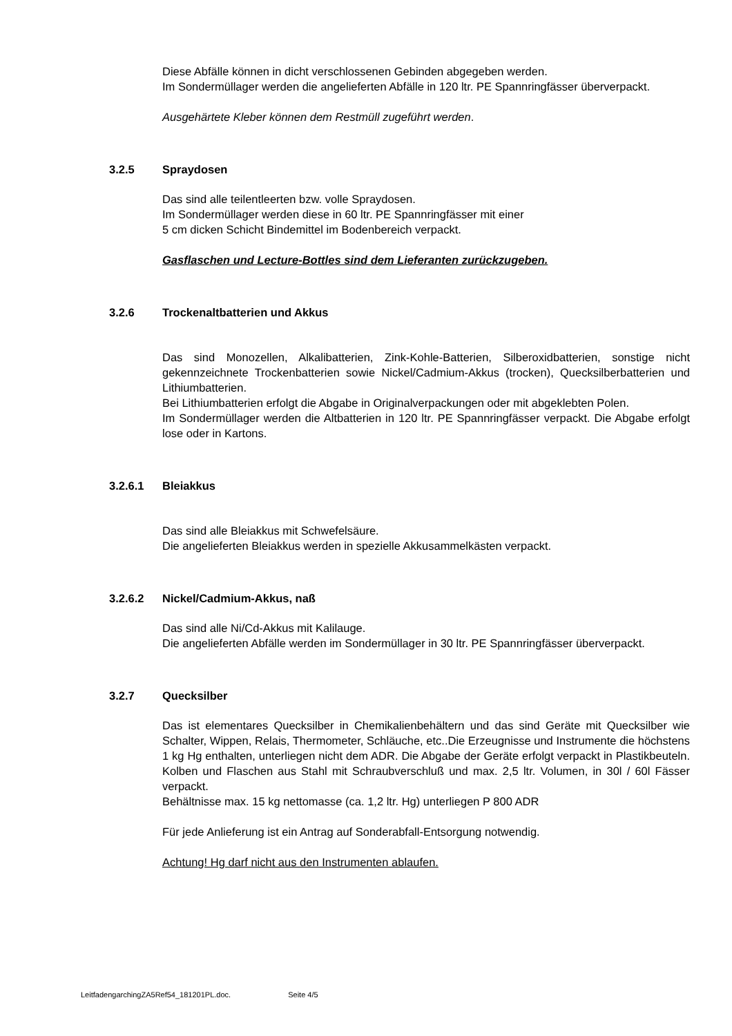Diese Abfälle können in dicht verschlossenen Gebinden abgegeben werden.
Im Sondermüllager werden die angelieferten Abfälle in 120 ltr. PE Spannringfässer überverpackt.
Ausgehärtete Kleber können dem Restmüll zugeführt werden.
3.2.5 Spraydosen
Das sind alle teilentleerten bzw. volle Spraydosen.
Im Sondermüllager werden diese in 60 ltr. PE Spannringfässer mit einer
5 cm dicken Schicht Bindemittel im Bodenbereich verpackt.
Gasflaschen und Lecture-Bottles sind dem Lieferanten zurückzugeben.
3.2.6 Trockenaltbatterien und Akkus
Das sind Monozellen, Alkalibatterien, Zink-Kohle-Batterien, Silberoxidbatterien, sonstige nicht gekennzeichnete Trockenbatterien sowie Nickel/Cadmium-Akkus (trocken), Quecksilberbatterien und Lithiumbatterien.
Bei Lithiumbatterien erfolgt die Abgabe in Originalverpackungen oder mit abgeklebten Polen.
Im Sondermüllager werden die Altbatterien in 120 ltr. PE Spannringfässer verpackt. Die Abgabe erfolgt lose oder in Kartons.
3.2.6.1 Bleiakkus
Das sind alle Bleiakkus mit Schwefelsäure.
Die angelieferten Bleiakkus werden in spezielle Akkusammelkästen verpackt.
3.2.6.2 Nickel/Cadmium-Akkus, naß
Das sind alle Ni/Cd-Akkus mit Kalilauge.
Die angelieferten Abfälle werden im Sondermüllager in 30 ltr. PE Spannringfässer überverpackt.
3.2.7 Quecksilber
Das ist elementares Quecksilber in Chemikalienbehältern und das sind Geräte mit Quecksilber wie Schalter, Wippen, Relais, Thermometer, Schläuche, etc..Die Erzeugnisse und Instrumente die höchstens 1 kg Hg enthalten, unterliegen nicht dem ADR. Die Abgabe der Geräte erfolgt verpackt in Plastikbeuteln. Kolben und Flaschen aus Stahl mit Schraubverschluß und max. 2,5 ltr. Volumen, in 30l / 60l Fässer verpackt.
Behältnisse max. 15 kg nettomasse (ca. 1,2 ltr. Hg) unterliegen P 800 ADR
Für jede Anlieferung ist ein Antrag auf Sonderabfall-Entsorgung notwendig.
Achtung! Hg darf nicht aus den Instrumenten ablaufen.
LeitfadengarchingZA5Ref54_181201PL.doc. Seite 4/5